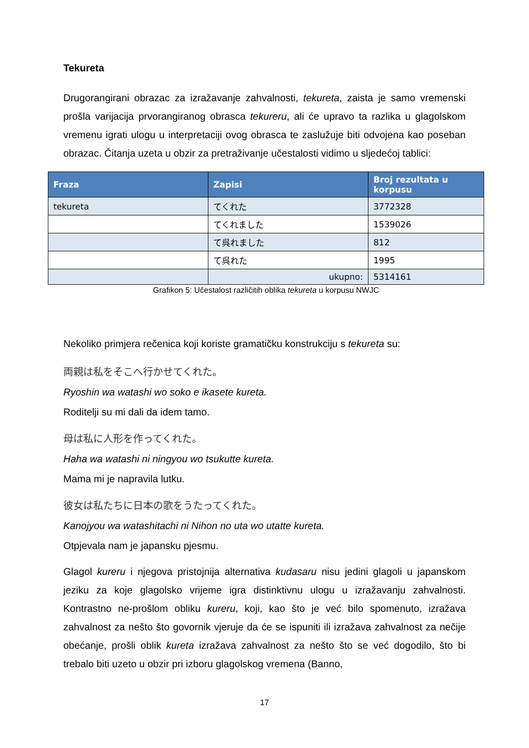Tekureta
Drugorangirani obrazac za izražavanje zahvalnosti, tekureta, zaista je samo vremenski prošla varijacija prvorangiranog obrasca tekureru, ali će upravo ta razlika u glagolskom vremenu igrati ulogu u interpretaciji ovog obrasca te zaslužuje biti odvojena kao poseban obrazac. Čitanja uzeta u obzir za pretraživanje učestalosti vidimo u sljedećoj tablici:
| Fraza | Zapisi | Broj rezultata u korpusu |
| --- | --- | --- |
| tekureta | てくれた | 3772328 |
| | てくれました | 1539026 |
| | て呉れました | 812 |
| | て呉れた | 1995 |
| | ukupno: | 5314161 |
Grafikon 5: Učestalost različitih oblika tekureta u korpusu NWJC
Nekoliko primjera rečenica koji koriste gramatičku konstrukciju s tekureta su:
両親は私をそこへ行かせてくれた。
Ryoshin wa watashi wo soko e ikasete kureta.
Roditelji su mi dali da idem tamo.
母は私に人形を作ってくれた。
Haha wa watashi ni ningyou wo tsukutte kureta.
Mama mi je napravila lutku.
彼女は私たちに日本の歌をうたってくれた。
Kanojyou wa watashitachi ni Nihon no uta wo utatte kureta.
Otpjevala nam je japansku pjesmu.
Glagol kureru i njegova pristojnija alternativa kudasaru nisu jedini glagoli u japanskom jeziku za koje glagolsko vrijeme igra distinktivnu ulogu u izražavanju zahvalnosti. Kontrastno ne-prošlom obliku kureru, koji, kao što je već bilo spomenuto, izražava zahvalnost za nešto što govornik vjeruje da će se ispuniti ili izražava zahvalnost za nečije obećanje, prošli oblik kureta izražava zahvalnost za nešto što se već dogodilo, što bi trebalo biti uzeto u obzir pri izboru glagolskog vremena (Banno,
17